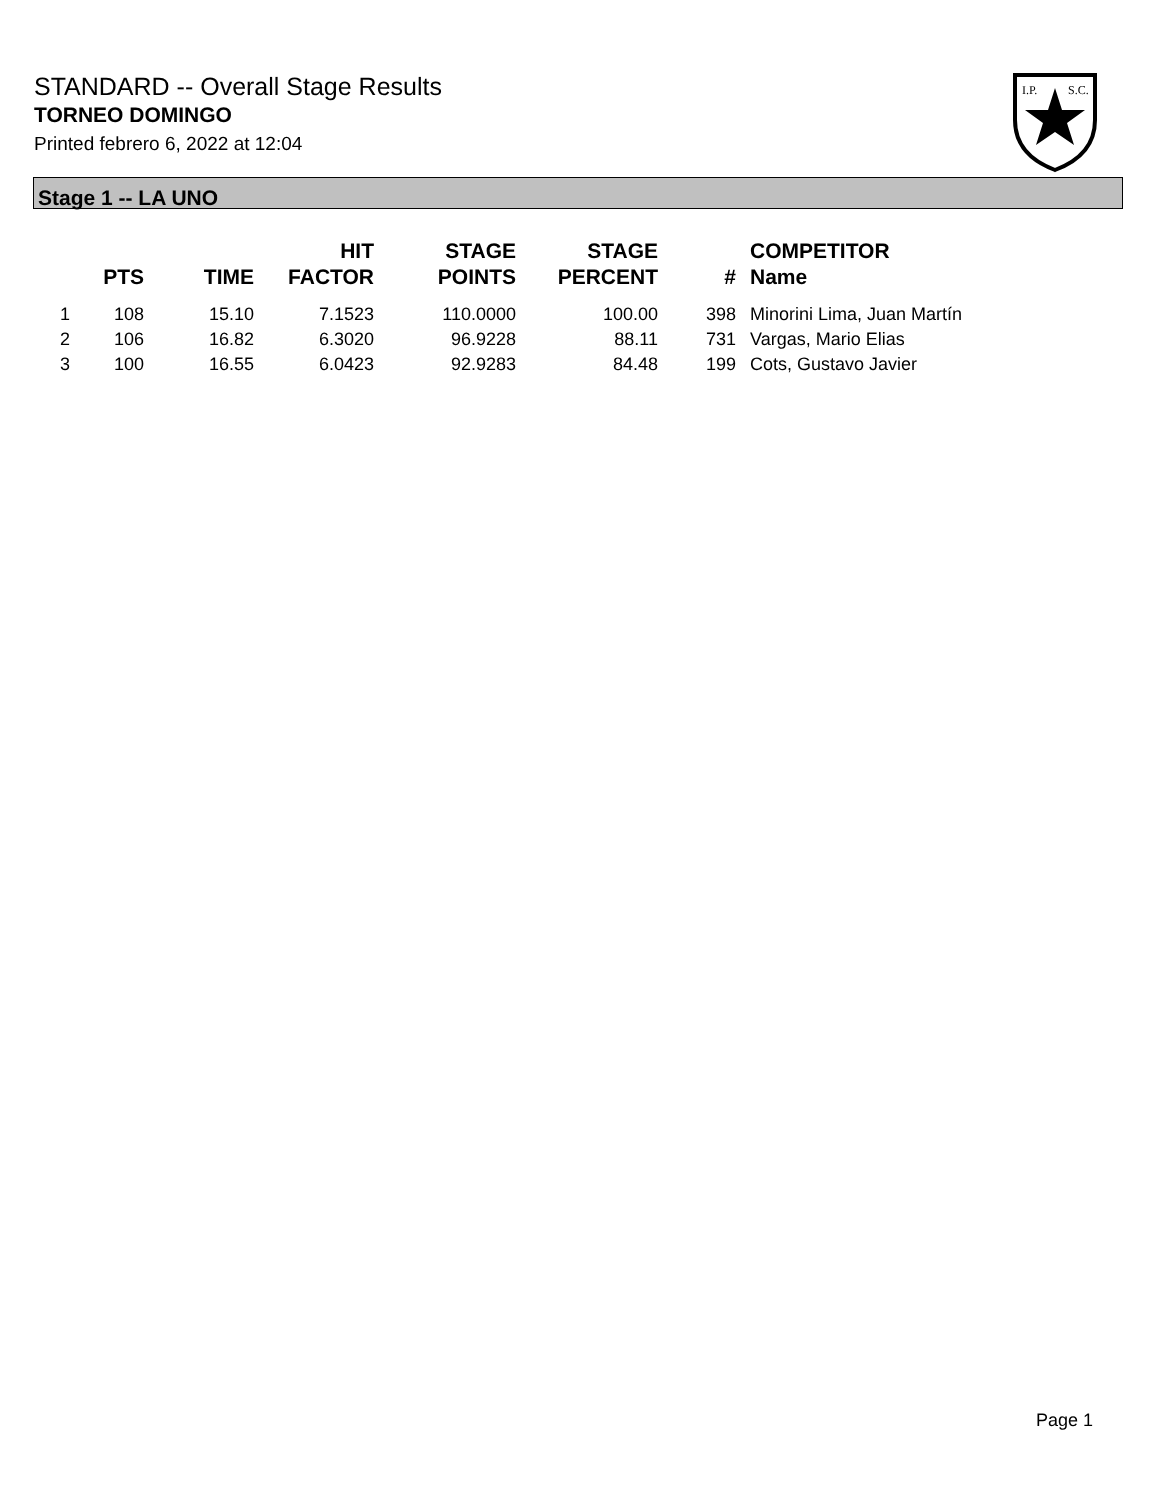STANDARD -- Overall Stage Results
TORNEO DOMINGO
Printed febrero 6, 2022 at 12:04
I.P.
S.C.
Stage 1 -- LA UNO
| | PTS | TIME | HIT FACTOR | STAGE POINTS | STAGE PERCENT | # | COMPETITOR Name |
| --- | --- | --- | --- | --- | --- | --- | --- |
| 1 | 108 | 15.10 | 7.1523 | 110.0000 | 100.00 | 398 | Minorini Lima, Juan Martín |
| 2 | 106 | 16.82 | 6.3020 | 96.9228 | 88.11 | 731 | Vargas, Mario Elias |
| 3 | 100 | 16.55 | 6.0423 | 92.9283 | 84.48 | 199 | Cots, Gustavo Javier |
Page 1